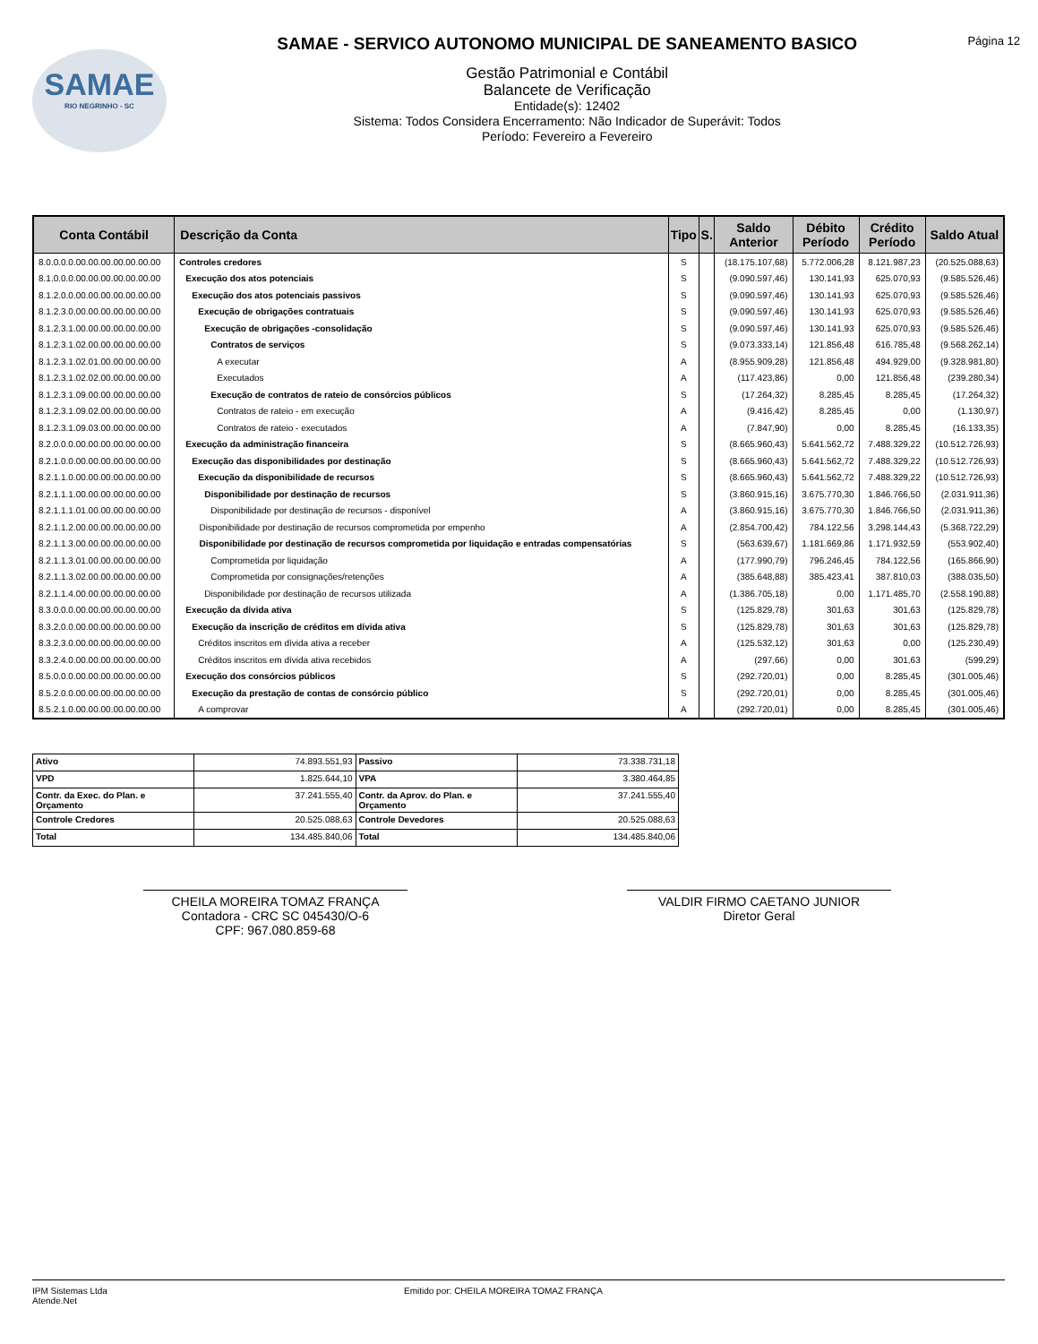SAMAE
RIO NEGRINHO - SC
SAMAE - SERVICO AUTONOMO MUNICIPAL DE SANEAMENTO BASICO
Gestão Patrimonial e Contábil
Balancete de Verificação
Entidade(s): 12402
Sistema: Todos Considera Encerramento: Não Indicador de Superávit: Todos
Período: Fevereiro a Fevereiro
Página 12
| Conta Contábil | Descrição da Conta | Tipo | S. | Saldo Anterior | Débito Período | Crédito Período | Saldo Atual |
| --- | --- | --- | --- | --- | --- | --- | --- |
| 8.0.0.0.0.00.00.00.00.00.00.00 | Controles credores | S | | (18.175.107,68) | 5.772.006,28 | 8.121.987,23 | (20.525.088,63) |
| 8.1.0.0.0.00.00.00.00.00.00.00 | Execução dos atos potenciais | S | | (9.090.597,46) | 130.141,93 | 625.070,93 | (9.585.526,46) |
| 8.1.2.0.0.00.00.00.00.00.00.00 | Execução dos atos potenciais passivos | S | | (9.090.597,46) | 130.141,93 | 625.070,93 | (9.585.526,46) |
| 8.1.2.3.0.00.00.00.00.00.00.00 | Execução de obrigações contratuais | S | | (9.090.597,46) | 130.141,93 | 625.070,93 | (9.585.526,46) |
| 8.1.2.3.1.00.00.00.00.00.00.00 | Execução de obrigações -consolidação | S | | (9.090.597,46) | 130.141,93 | 625.070,93 | (9.585.526,46) |
| 8.1.2.3.1.02.00.00.00.00.00.00 | Contratos de serviços | S | | (9.073.333,14) | 121.856,48 | 616.785,48 | (9.568.262,14) |
| 8.1.2.3.1.02.01.00.00.00.00.00 | A executar | A | | (8.955.909,28) | 121.856,48 | 494.929,00 | (9.328.981,80) |
| 8.1.2.3.1.02.02.00.00.00.00.00 | Executados | A | | (117.423,86) | 0,00 | 121.856,48 | (239.280,34) |
| 8.1.2.3.1.09.00.00.00.00.00.00 | Execução de contratos de rateio de consórcios públicos | S | | (17.264,32) | 8.285,45 | 8.285,45 | (17.264,32) |
| 8.1.2.3.1.09.02.00.00.00.00.00 | Contratos de rateio - em execução | A | | (9.416,42) | 8.285,45 | 0,00 | (1.130,97) |
| 8.1.2.3.1.09.03.00.00.00.00.00 | Contratos de rateio - executados | A | | (7.847,90) | 0,00 | 8.285,45 | (16.133,35) |
| 8.2.0.0.0.00.00.00.00.00.00.00 | Execução da administração financeira | S | | (8.665.960,43) | 5.641.562,72 | 7.488.329,22 | (10.512.726,93) |
| 8.2.1.0.0.00.00.00.00.00.00.00 | Execução das disponibilidades por destinação | S | | (8.665.960,43) | 5.641.562,72 | 7.488.329,22 | (10.512.726,93) |
| 8.2.1.1.0.00.00.00.00.00.00.00 | Execução da disponibilidade de recursos | S | | (8.665.960,43) | 5.641.562,72 | 7.488.329,22 | (10.512.726,93) |
| 8.2.1.1.1.00.00.00.00.00.00.00 | Disponibilidade por destinação de recursos | S | | (3.860.915,16) | 3.675.770,30 | 1.846.766,50 | (2.031.911,36) |
| 8.2.1.1.1.01.00.00.00.00.00.00 | Disponibilidade por destinação de recursos - disponível | A | | (3.860.915,16) | 3.675.770,30 | 1.846.766,50 | (2.031.911,36) |
| 8.2.1.1.2.00.00.00.00.00.00.00 | Disponibilidade por destinação de recursos comprometida por empenho | A | | (2.854.700,42) | 784.122,56 | 3.298.144,43 | (5.368.722,29) |
| 8.2.1.1.3.00.00.00.00.00.00.00 | Disponibilidade por destinação de recursos comprometida por liquidação e entradas compensatórias | S | | (563.639,67) | 1.181.669,86 | 1.171.932,59 | (553.902,40) |
| 8.2.1.1.3.01.00.00.00.00.00.00 | Comprometida por liquidação | A | | (177.990,79) | 796.246,45 | 784.122,56 | (165.866,90) |
| 8.2.1.1.3.02.00.00.00.00.00.00 | Comprometida por consignações/retenções | A | | (385.648,88) | 385.423,41 | 387.810,03 | (388.035,50) |
| 8.2.1.1.4.00.00.00.00.00.00.00 | Disponibilidade por destinação de recursos utilizada | A | | (1.386.705,18) | 0,00 | 1.171.485,70 | (2.558.190,88) |
| 8.3.0.0.0.00.00.00.00.00.00.00 | Execução da dívida ativa | S | | (125.829,78) | 301,63 | 301,63 | (125.829,78) |
| 8.3.2.0.0.00.00.00.00.00.00.00 | Execução da inscrição de créditos em dívida ativa | S | | (125.829,78) | 301,63 | 301,63 | (125.829,78) |
| 8.3.2.3.0.00.00.00.00.00.00.00 | Créditos inscritos em dívida ativa a receber | A | | (125.532,12) | 301,63 | 0,00 | (125.230,49) |
| 8.3.2.4.0.00.00.00.00.00.00.00 | Créditos inscritos em dívida ativa recebidos | A | | (297,66) | 0,00 | 301,63 | (599,29) |
| 8.5.0.0.0.00.00.00.00.00.00.00 | Execução dos consórcios públicos | S | | (292.720,01) | 0,00 | 8.285,45 | (301.005,46) |
| 8.5.2.0.0.00.00.00.00.00.00.00 | Execução da prestação de contas de consórcio público | S | | (292.720,01) | 0,00 | 8.285,45 | (301.005,46) |
| 8.5.2.1.0.00.00.00.00.00.00.00 | A comprovar | A | | (292.720,01) | 0,00 | 8.285,45 | (301.005,46) |
| Ativo | 74.893.551,93 | Passivo | 73.338.731,18 |
| VPD | 1.825.644,10 | VPA | 3.380.464,85 |
| Contr. da Exec. do Plan. e Orçamento | 37.241.555,40 | Contr. da Aprov. do Plan. e Orçamento | 37.241.555,40 |
| Controle Credores | 20.525.088,63 | Controle Devedores | 20.525.088,63 |
| Total | 134.485.840,06 | Total | 134.485.840,06 |
CHEILA MOREIRA TOMAZ FRANÇA
Contadora - CRC SC 045430/O-6
CPF: 967.080.859-68
VALDIR FIRMO CAETANO JUNIOR
Diretor Geral
IPM Sistemas Ltda
Atende.Net
Emitido por: CHEILA MOREIRA TOMAZ FRANÇA